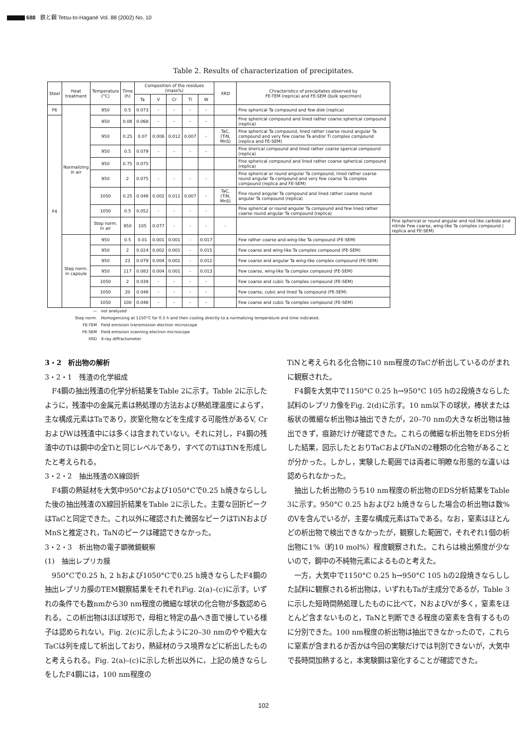688 鉄と鋼 Tetsu-to-Hagané Vol. 88 (2002) No. 10
Table 2. Results of characterization of precipitates.
| Steel | Heat treatment | Temperature (°C) | Time (h) | Composition of the residues (mass%) | | | | | XRD | Chracteristics of precipitates observed by FE-TEM (reprica) and FE-SEM (bulk specimen) | |
| --- | --- | --- | --- | --- | --- | --- | --- | --- | --- | --- | --- |
| | | | | Ta | V | Cr | Ti | W | | | |
| F6 | Normalizing in air | 950 | 0.5 | 0.073 | - | - | - | - | | Fine spherical Ta compound and few disk (replica) | |
| F4 | | 950 | 0.08 | 0.068 | - | - | - | - | | Fine spherical compound and lined rather coarse spherical compound (replica) | |
| | | 950 | 0.25 | 0.07 | 0.006 | 0.012 | 0.007 | - | TaC, (TiN, MnS) | Fine spherical Ta compound, lined rather coarse round angular Ta compound and very few coarse Ta and/or Ti complex compound (replica and FE-SEM) | |
| | | 950 | 0.5 | 0.079 | - | - | - | - | | Fine sherical compound and lined rather coarse sperical compound (replica) | |
| | | 950 | 0.75 | 0.075 | | | | | | Fine spherical compound and lined rather coarse spherical compound (replica) | |
| | | 950 | 2 | 0.075 | - | - | - | - | | Fine spherical or round angular Ta compound, lined rather coarse round angular Ta compound and very few coarse Ta complex compound (replica and FE-SEM) | |
| | | 1050 | 0.25 | 0.048 | 0.002 | 0.011 | 0.007 | - | TaC, (TiN, MnS) | Fine round angular Ta compound and lined rather coarse round angular Ta compound (replica) | |
| | | 1050 | 0.5 | 0.052 | - | - | - | - | | Fine spherical or round angular Ta compound and few lined rather coarse round angular Ta compound (replica) | |
| | | Step norm. in air | 950 | 105 | 0.077 | - | - | - | - | | Fine spherical or round angular and rod like carbide and nitride Few coarse, wing-like Ta complex compound ( replica and FE-SEM) |
| | Step norm. in capsule | 950 | 0.5 | 0.01 | 0.001 | 0.001 | - | 0.017 | | Few rather coarse and wing-like Ta compound (FE-SEM) | |
| | | 950 | 2 | 0.024 | 0.002 | 0.001 | - | 0.015 | | Few coarse and wing-like Ta complex compound (FE-SEM) | |
| | | 950 | 23 | 0.079 | 0.004 | 0.001 | - | 0.012 | | Few coarse and angular Ta wing-like complex compound (FE-SEM) | |
| | | 950 | 117 | 0.083 | 0.004 | 0.001 | - | 0.013 | | Few coarse, wing-like Ta complex compound (FE-SEM) | |
| | | 1050 | 2 | 0.039 | - | - | - | - | | Few coarse and cubic Ta complex compound (FE-SEM) | |
| | | 1050 | 20 | 0.048 | - | - | - | - | | Few coarse, cubic and lined Ta compound (FE-SEM) | |
| | | 1050 | 100 | 0.046 | - | - | - | - | | Few coarse and cubic Ta complex compound (FE-SEM) | |
— not analyzed
Step norm. Homogenizing at 1150°C for 0.5 h and then cooling directly to a normalizing temperature and time indicated.
FE-TEM Field emission transmission electron microscope
FE-SEM Field emission scanning electron microscope
XRD X-ray diffractometer
3・2　析出物の解析
3・2・1　残渣の化学組成
F4鋼の抽出残渣の化学分析結果をTable 2に示す。Table 2に示したように，残渣中の金属元素は熱処理の方法および熱処理温度によらず，主な構成元素はTaであり，炭窒化物などを生成する可能性があるV, CrおよびWは残渣中には多くは含まれていない。それに対し，F4鋼の残渣中のTiは鋼中の全Tiと同じレベルであり，すべてのTiはTiNを形成したと考えられる。
3・2・2　抽出残渣のX線回折
F4鋼の熱延材を大気中950°Cおよび1050°Cで0.25 h焼きならしした後の抽出残渣のX線回折結果をTable 2に示した。主要な回折ピークはTaCと同定できた。これ以外に確認された微弱なピークはTiNおよびMnSと推定され，TaNのピークは確認できなかった。
3・2・3　析出物の電子顕微鏡観察
(1)　抽出レプリカ膜
950°Cで0.25 h, 2 hおよび1050°Cで0.25 h焼きならしたF4鋼の抽出レプリカ膜のTEM観察結果をそれぞれFig. 2(a)–(c)に示す。いずれの条件でも数nmから30 nm程度の微細な球状の化合物が多数認められる。この析出物はほぼ球形で，母相と特定の晶へき面で接している様子は認められない。Fig. 2(c)に示したように20–30 nmのやや粗大なTaCは列を成して析出しており，熱延材のラス境界などに析出したものと考えられる。Fig. 2(a)–(c)に示した析出以外に，上記の焼きならしをしたF4鋼には，100 nm程度の
TiNと考えられる化合物に10 nm程度のTaCが析出しているのがまれに観察された。
F4鋼を大気中で1150°C 0.25 h→950°C 105 hの2段焼きならした試料のレプリカ像をFig. 2(d)に示す。10 nm以下の球状，棒状または板状の微細な析出物は抽出できたが，20–70 nmの大きな析出物は抽出できず，痕跡だけが確認できた。これらの微細な析出物をEDS分析した結果，図示したとおりTaCおよびTaNの2種類の化合物があることが分かった。しかし，実験した範囲では両者に明瞭な形態的な違いは認められなかった。
抽出した析出物のうち10 nm程度の析出物のEDS分析結果をTable 3に示す。950°C 0.25 hおよび2 h焼きならした場合の析出物は数%のVを含んでいるが，主要な構成元素はTaである。なお，窒素はほとんどの析出物で検出できなかったが，観察した範囲で，それぞれ1個の析出物に1%（約10 mol%）程度観察された。これらは検出頻度が少ないので，鋼中の不純物元素によるものと考えた。
一方，大気中で1150°C 0.25 h→950°C 105 hの2段焼きならしした試料に観察される析出物は，いずれもTaが主成分であるが，Table 3に示した短時間熱処理したものに比べて，NおよびVが多く，窒素をほとんど含まないものと，TaNと判断できる程度の窒素を含有するものに分別できた。100 nm程度の析出物は抽出できなかったので，これらに窒素が含まれるか否かは今回の実験だけでは判別できないが，大気中で長時間加熱すると，本実験鋼は窒化することが確認できた。
102